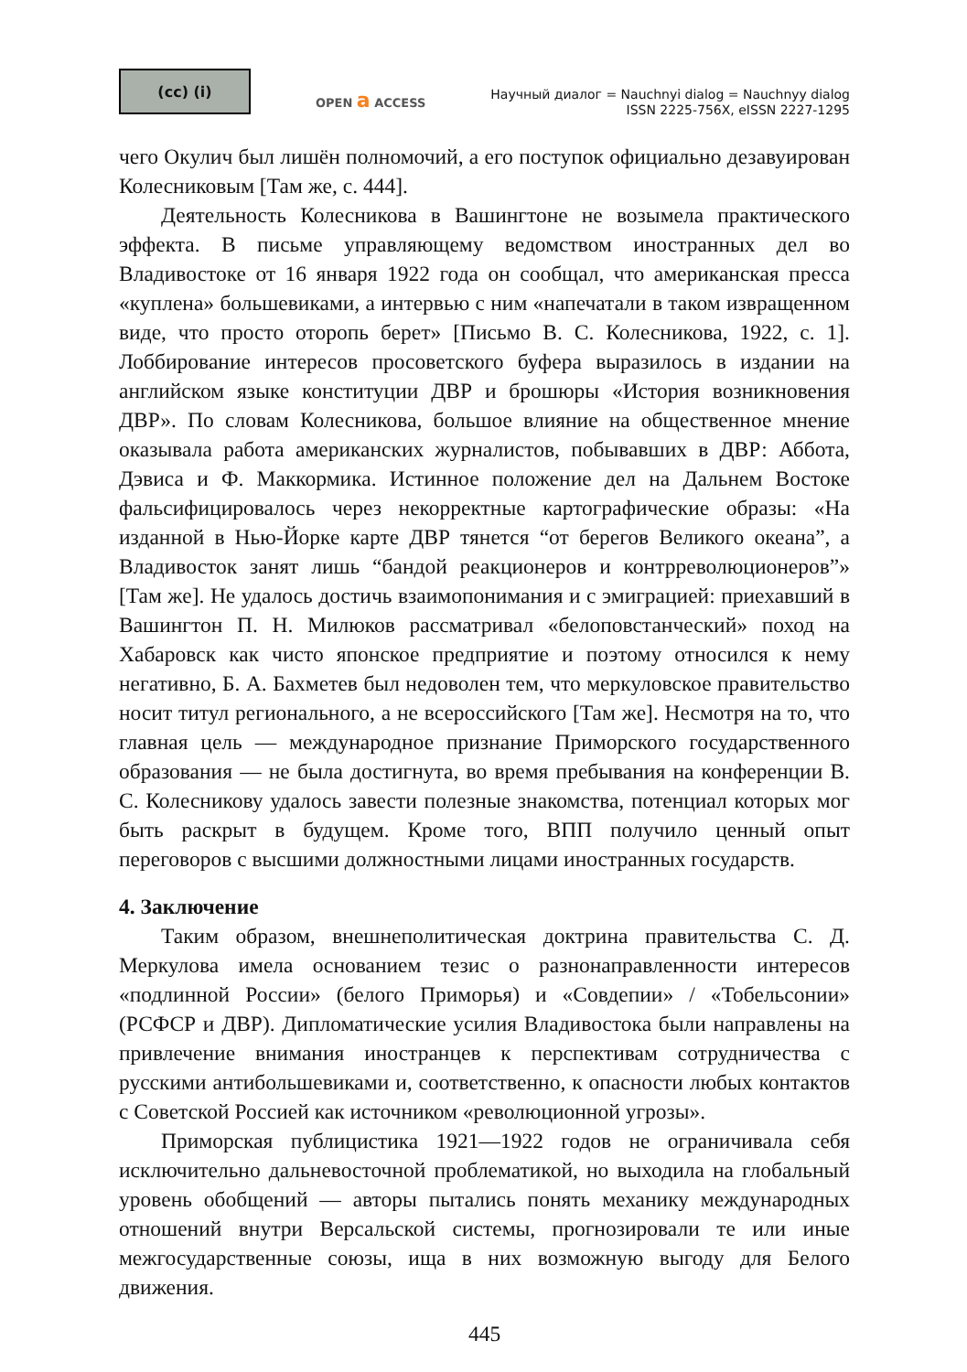(cc) (i)
OPEN a ACCESS
Научный диалог = Nauchnyi dialog = Nauchnyy dialog
ISSN 2225-756X, eISSN 2227-1295
чего Окулич был лишён полномочий, а его поступок официально дезавуирован Колесниковым [Там же, с. 444].
Деятельность Колесникова в Вашингтоне не возымела практического эффекта. В письме управляющему ведомством иностранных дел во Владивостоке от 16 января 1922 года он сообщал, что американская пресса «куплена» большевиками, а интервью с ним «напечатали в таком извращенном виде, что просто оторопь берет» [Письмо В. С. Колесникова, 1922, с. 1]. Лоббирование интересов просоветского буфера выразилось в издании на английском языке конституции ДВР и брошюры «История возникновения ДВР». По словам Колесникова, большое влияние на общественное мнение оказывала работа американских журналистов, побывавших в ДВР: Аббота, Дэвиса и Ф. Маккормика. Истинное положение дел на Дальнем Востоке фальсифицировалось через некорректные картографические образы: «На изданной в Нью-Йорке карте ДВР тянется “от берегов Великого океана”, а Владивосток занят лишь “бандой реакционеров и контрреволюционеров”» [Там же]. Не удалось достичь взаимопонимания и с эмиграцией: приехавший в Вашингтон П. Н. Милюков рассматривал «белоповстанческий» поход на Хабаровск как чисто японское предприятие и поэтому относился к нему негативно, Б. А. Бахметев был недоволен тем, что меркуловское правительство носит титул регионального, а не всероссийского [Там же]. Несмотря на то, что главная цель — международное признание Приморского государственного образования — не была достигнута, во время пребывания на конференции В. С. Колесникову удалось завести полезные знакомства, потенциал которых мог быть раскрыт в будущем. Кроме того, ВПП получило ценный опыт переговоров с высшими должностными лицами иностранных государств.
4. Заключение
Таким образом, внешнеполитическая доктрина правительства С. Д. Меркулова имела основанием тезис о разнонаправленности интересов «подлинной России» (белого Приморья) и «Совдепии» / «Тобельсонии» (РСФСР и ДВР). Дипломатические усилия Владивостока были направлены на привлечение внимания иностранцев к перспективам сотрудничества с русскими антибольшевиками и, соответственно, к опасности любых контактов с Советской Россией как источником «революционной угрозы».
Приморская публицистика 1921—1922 годов не ограничивала себя исключительно дальневосточной проблематикой, но выходила на глобальный уровень обобщений — авторы пытались понять механику международных отношений внутри Версальской системы, прогнозировали те или иные межгосударственные союзы, ища в них возможную выгоду для Белого движения.
445